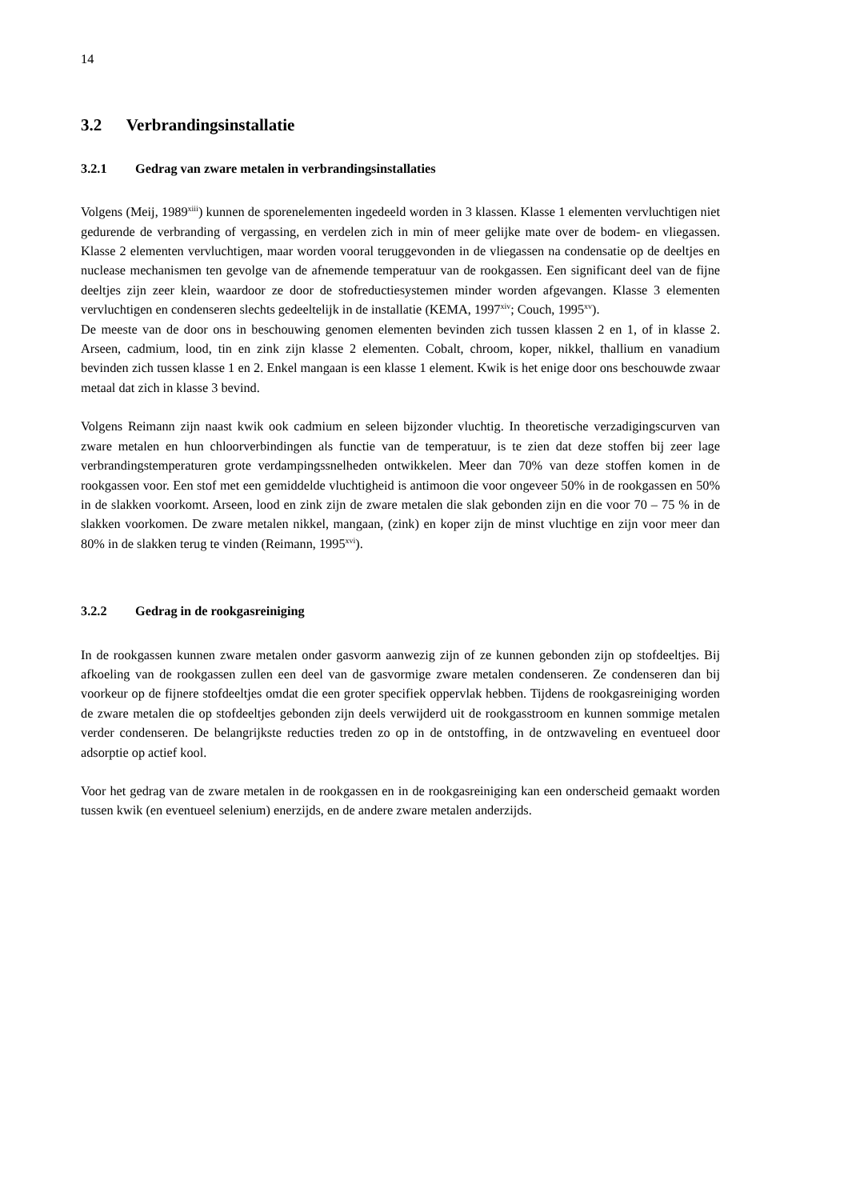14
3.2 Verbrandingsinstallatie
3.2.1 Gedrag van zware metalen in verbrandingsinstallaties
Volgens (Meij, 1989<sup>xiii</sup>) kunnen de sporenelementen ingedeeld worden in 3 klassen. Klasse 1 elementen vervluchtigen niet gedurende de verbranding of vergassing, en verdelen zich in min of meer gelijke mate over de bodem- en vliegassen. Klasse 2 elementen vervluchtigen, maar worden vooral teruggevonden in de vliegassen na condensatie op de deeltjes en nuclease mechanismen ten gevolge van de afnemende temperatuur van de rookgassen. Een significant deel van de fijne deeltjes zijn zeer klein, waardoor ze door de stofreductiesystemen minder worden afgevangen. Klasse 3 elementen vervluchtigen en condenseren slechts gedeeltelijk in de installatie (KEMA, 1997<sup>xiv</sup>; Couch, 1995<sup>xv</sup>).
De meeste van de door ons in beschouwing genomen elementen bevinden zich tussen klassen 2 en 1, of in klasse 2. Arseen, cadmium, lood, tin en zink zijn klasse 2 elementen. Cobalt, chroom, koper, nikkel, thallium en vanadium bevinden zich tussen klasse 1 en 2. Enkel mangaan is een klasse 1 element. Kwik is het enige door ons beschouwde zwaar metaal dat zich in klasse 3 bevind.
Volgens Reimann zijn naast kwik ook cadmium en seleen bijzonder vluchtig. In theoretische verzadigingscurven van zware metalen en hun chloorverbindingen als functie van de temperatuur, is te zien dat deze stoffen bij zeer lage verbrandingstemperaturen grote verdampingssnelheden ontwikkelen. Meer dan 70% van deze stoffen komen in de rookgassen voor. Een stof met een gemiddelde vluchtigheid is antimoon die voor ongeveer 50% in de rookgassen en 50% in de slakken voorkomt. Arseen, lood en zink zijn de zware metalen die slak gebonden zijn en die voor 70 – 75 % in de slakken voorkomen. De zware metalen nikkel, mangaan, (zink) en koper zijn de minst vluchtige en zijn voor meer dan 80% in de slakken terug te vinden (Reimann, 1995<sup>xvi</sup>).
3.2.2 Gedrag in de rookgasreiniging
In de rookgassen kunnen zware metalen onder gasvorm aanwezig zijn of ze kunnen gebonden zijn op stofdeeltjes. Bij afkoeling van de rookgassen zullen een deel van de gasvormige zware metalen condenseren. Ze condenseren dan bij voorkeur op de fijnere stofdeeltjes omdat die een groter specifiek oppervlak hebben. Tijdens de rookgasreiniging worden de zware metalen die op stofdeeltjes gebonden zijn deels verwijderd uit de rookgasstroom en kunnen sommige metalen verder condenseren. De belangrijkste reducties treden zo op in de ontstoffing, in de ontzwaveling en eventueel door adsorptie op actief kool.
Voor het gedrag van de zware metalen in de rookgassen en in de rookgasreiniging kan een onderscheid gemaakt worden tussen kwik (en eventueel selenium) enerzijds, en de andere zware metalen anderzijds.